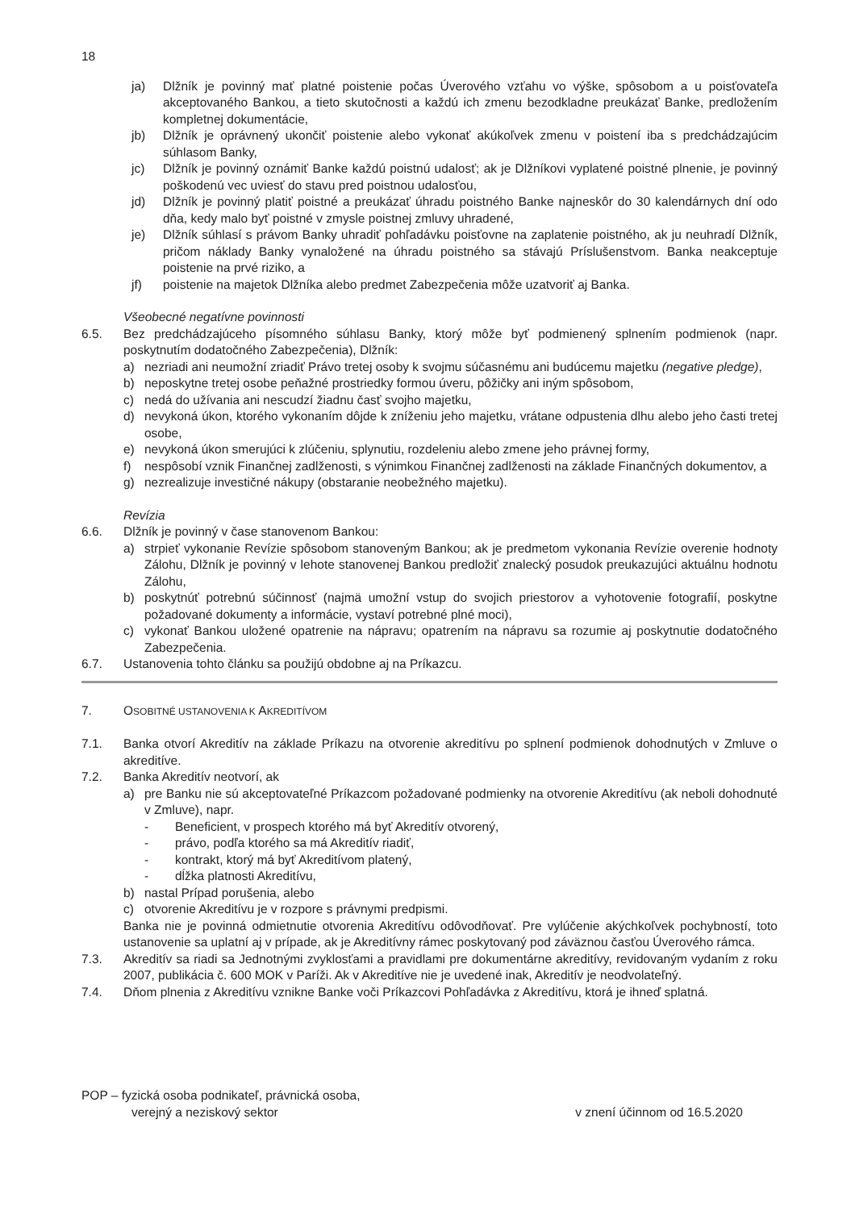18
ja) Dlžník je povinný mať platné poistenie počas Úverového vzťahu vo výške, spôsobom a u poisťovateľa akceptovaného Bankou, a tieto skutočnosti a každú ich zmenu bezodkladne preukázať Banke, predložením kompletnej dokumentácie,
jb) Dlžník je oprávnený ukončiť poistenie alebo vykonať akúkoľvek zmenu v poistení iba s predchádzajúcim súhlasom Banky,
jc) Dlžník je povinný oznámiť Banke každú poistnú udalosť; ak je Dlžníkovi vyplatené poistné plnenie, je povinný poškodenú vec uviesť do stavu pred poistnou udalosťou,
jd) Dlžník je povinný platiť poistné a preukázať úhradu poistného Banke najneskôr do 30 kalendárnych dní odo dňa, kedy malo byť poistné v zmysle poistnej zmluvy uhradené,
je) Dlžník súhlasí s právom Banky uhradiť pohľadávku poisťovne na zaplatenie poistného, ak ju neuhradí Dlžník, pričom náklady Banky vynaložené na úhradu poistného sa stávajú Príslušenstvom. Banka neakceptuje poistenie na prvé riziko, a
jf) poistenie na majetok Dlžníka alebo predmet Zabezpečenia môže uzatvoriť aj Banka.
Všeobecné negatívne povinnosti
6.5. Bez predchádzajúceho písomného súhlasu Banky, ktorý môže byť podmienený splnením podmienok (napr. poskytnutím dodatočného Zabezpečenia), Dlžník:
a) nezriadi ani neumožní zriadiť Právo tretej osoby k svojmu súčasnému ani budúcemu majetku (negative pledge),
b) neposkytne tretej osobe peňažné prostriedky formou úveru, pôžičky ani iným spôsobom,
c) nedá do užívania ani nescudzí žiadnu časť svojho majetku,
d) nevykoná úkon, ktorého vykonaním dôjde k zníženiu jeho majetku, vrátane odpustenia dlhu alebo jeho časti tretej osobe,
e) nevykoná úkon smerujúci k zlúčeniu, splynutiu, rozdeleniu alebo zmene jeho právnej formy,
f) nespôsobí vznik Finančnej zadlženosti, s výnimkou Finančnej zadlženosti na základe Finančných dokumentov, a
g) nezrealizuje investičné nákupy (obstaranie neobežného majetku).
Revízia
6.6. Dlžník je povinný v čase stanovenom Bankou:
a) strpieť vykonanie Revízie spôsobom stanoveným Bankou; ak je predmetom vykonania Revízie overenie hodnoty Zálohu, Dlžník je povinný v lehote stanovenej Bankou predložiť znalecký posudok preukazujúci aktuálnu hodnotu Zálohu,
b) poskytnúť potrebnú súčinnosť (najmä umožní vstup do svojich priestorov a vyhotovenie fotografií, poskytne požadované dokumenty a informácie, vystaví potrebné plné moci),
c) vykonať Bankou uložené opatrenie na nápravu; opatrením na nápravu sa rozumie aj poskytnutie dodatočného Zabezpečenia.
6.7. Ustanovenia tohto článku sa použijú obdobne aj na Príkazcu.
7. OSOBITNÉ USTANOVENIA K AKREDITÍVOM
7.1. Banka otvorí Akreditív na základe Príkazu na otvorenie akreditívu po splnení podmienok dohodnutých v Zmluve o akreditíve.
7.2. Banka Akreditív neotvorí, ak
a) pre Banku nie sú akceptovateľné Príkazcom požadované podmienky na otvorenie Akreditívu (ak neboli dohodnuté v Zmluve), napr.
- Beneficient, v prospech ktorého má byť Akreditív otvorený,
- právo, podľa ktorého sa má Akreditív riadiť,
- kontrakt, ktorý má byť Akreditívom platený,
- dĺžka platnosti Akreditívu,
b) nastal Prípad porušenia, alebo
c) otvorenie Akreditívu je v rozpore s právnymi predpismi.
Banka nie je povinná odmietnutie otvorenia Akreditívu odôvodňovať. Pre vylúčenie akýchkoľvek pochybností, toto ustanovenie sa uplatní aj v prípade, ak je Akreditívny rámec poskytovaný pod záväznou časťou Úverového rámca.
7.3. Akreditív sa riadi sa Jednotnými zvyklosťami a pravidlami pre dokumentárne akreditívy, revidovaným vydaním z roku 2007, publikácia č. 600 MOK v Paríži. Ak v Akreditíve nie je uvedené inak, Akreditív je neodvolateľný.
7.4. Dňom plnenia z Akreditívu vznikne Banke voči Príkazcovi Pohľadávka z Akreditívu, ktorá je ihneď splatná.
POP – fyzická osoba podnikateľ, právnická osoba,
verejný a neziskový sektor v znení účinnom od 16.5.2020